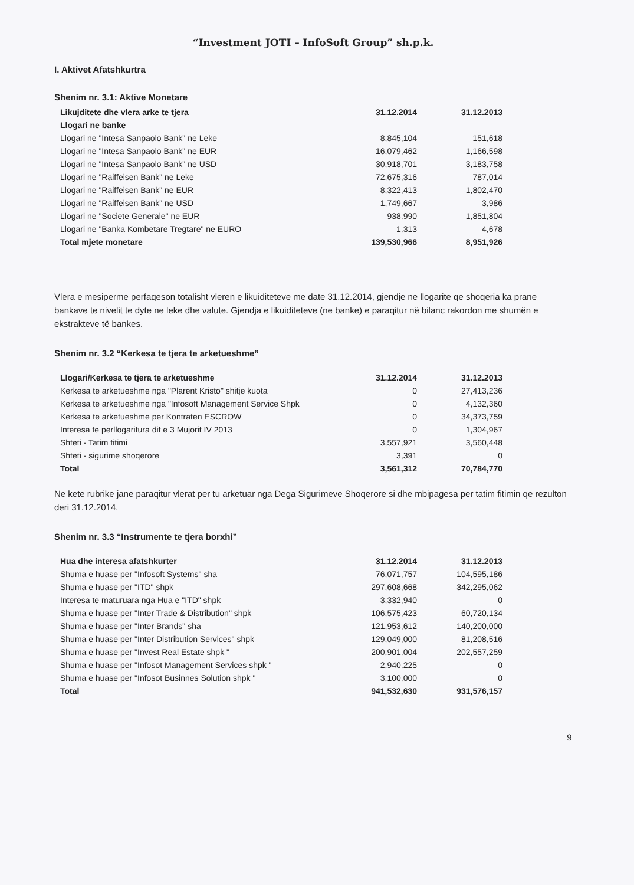“Investment JOTI – InfoSoft Group” sh.p.k.
I. Aktivet Afatshkurtra
Shenim nr. 3.1: Aktive Monetare
| Likujditete dhe vlera arke te tjera | 31.12.2014 | 31.12.2013 |
| --- | --- | --- |
| Llogari ne banke | | |
| Llogari ne "Intesa Sanpaolo Bank" ne Leke | 8,845,104 | 151,618 |
| Llogari ne "Intesa Sanpaolo Bank" ne EUR | 16,079,462 | 1,166,598 |
| Llogari ne "Intesa Sanpaolo Bank" ne USD | 30,918,701 | 3,183,758 |
| Llogari ne "Raiffeisen Bank" ne Leke | 72,675,316 | 787,014 |
| Llogari ne "Raiffeisen Bank" ne EUR | 8,322,413 | 1,802,470 |
| Llogari ne "Raiffeisen Bank" ne USD | 1,749,667 | 3,986 |
| Llogari ne "Societe Generale" ne EUR | 938,990 | 1,851,804 |
| Llogari ne "Banka Kombetare Tregtare" ne EURO | 1,313 | 4,678 |
| Total mjete monetare | 139,530,966 | 8,951,926 |
Vlera e mesiperme perfaqeson totalisht vleren e likuiditeteve me date 31.12.2014, gjendje ne llogarite qe shoqeria ka prane bankave te nivelit te dyte ne leke dhe valute. Gjendja e likuiditeteve (ne banke) e paraqitur në bilanc rakordon me shumën e ekstrakteve të bankes.
Shenim nr. 3.2 “Kerkesa te tjera te arketueshme”
| Llogari/Kerkesa te tjera te arketueshme | 31.12.2014 | 31.12.2013 |
| --- | --- | --- |
| Kerkesa te arketueshme nga "Plarent Kristo" shitje kuota | 0 | 27,413,236 |
| Kerkesa te arketueshme nga "Infosoft Management Service Shpk | 0 | 4,132,360 |
| Kerkesa te arketueshme per Kontraten ESCROW | 0 | 34,373,759 |
| Interesa te perllogaritura dif e 3 Mujorit IV 2013 | 0 | 1,304,967 |
| Shteti - Tatim fitimi | 3,557,921 | 3,560,448 |
| Shteti - sigurime shoqerore | 3,391 | 0 |
| Total | 3,561,312 | 70,784,770 |
Ne kete rubrike jane paraqitur vlerat per tu arketuar nga Dega Sigurimeve Shoqerore si dhe mbipagesa per tatim fitimin qe rezulton deri 31.12.2014.
Shenim nr. 3.3 “Instrumente te tjera borxhi”
| Hua dhe interesa afatshkurter | 31.12.2014 | 31.12.2013 |
| --- | --- | --- |
| Shuma e huase per "Infosoft Systems" sha | 76,071,757 | 104,595,186 |
| Shuma e huase per "ITD" shpk | 297,608,668 | 342,295,062 |
| Interesa te maturuara nga Hua e "ITD" shpk | 3,332,940 | 0 |
| Shuma e huase per "Inter Trade & Distribution" shpk | 106,575,423 | 60,720,134 |
| Shuma e huase per "Inter Brands" sha | 121,953,612 | 140,200,000 |
| Shuma e huase per "Inter Distribution Services" shpk | 129,049,000 | 81,208,516 |
| Shuma e huase per "Invest Real Estate shpk " | 200,901,004 | 202,557,259 |
| Shuma e huase per "Infosot Management Services shpk " | 2,940,225 | 0 |
| Shuma e huase per "Infosot Businnes Solution shpk " | 3,100,000 | 0 |
| Total | 941,532,630 | 931,576,157 |
9